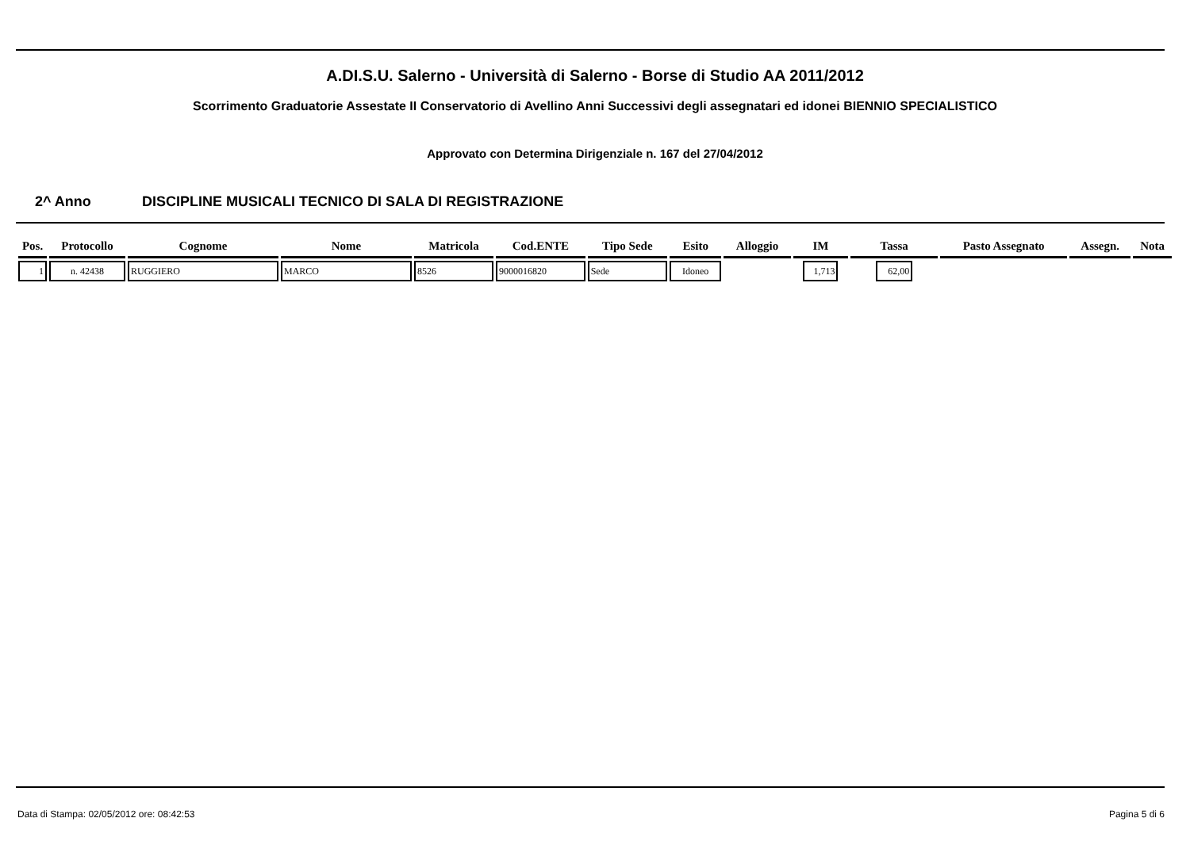A.DI.S.U. Salerno - Università di Salerno - Borse di Studio AA 2011/2012
Scorrimento Graduatorie Assestate II Conservatorio di Avellino Anni Successivi degli assegnatari ed idonei BIENNIO SPECIALISTICO
Approvato con Determina Dirigenziale n. 167 del 27/04/2012
2^ Anno DISCIPLINE MUSICALI TECNICO DI SALA DI REGISTRAZIONE
| Pos. | Protocollo | Cognome | Nome | Matricola | Cod.ENTE | Tipo Sede | Esito | Alloggio | IM | Tassa | Pasto Assegnato | Assegn. | Nota |
| --- | --- | --- | --- | --- | --- | --- | --- | --- | --- | --- | --- | --- | --- |
| 1 | n. 42438 | RUGGIERO | MARCO | 8526 | 9000016820 | Sede | Idoneo | | 1,713 | 62,00 | | | |
Data di Stampa: 02/05/2012 ore: 08:42:53 Pagina 5 di 6